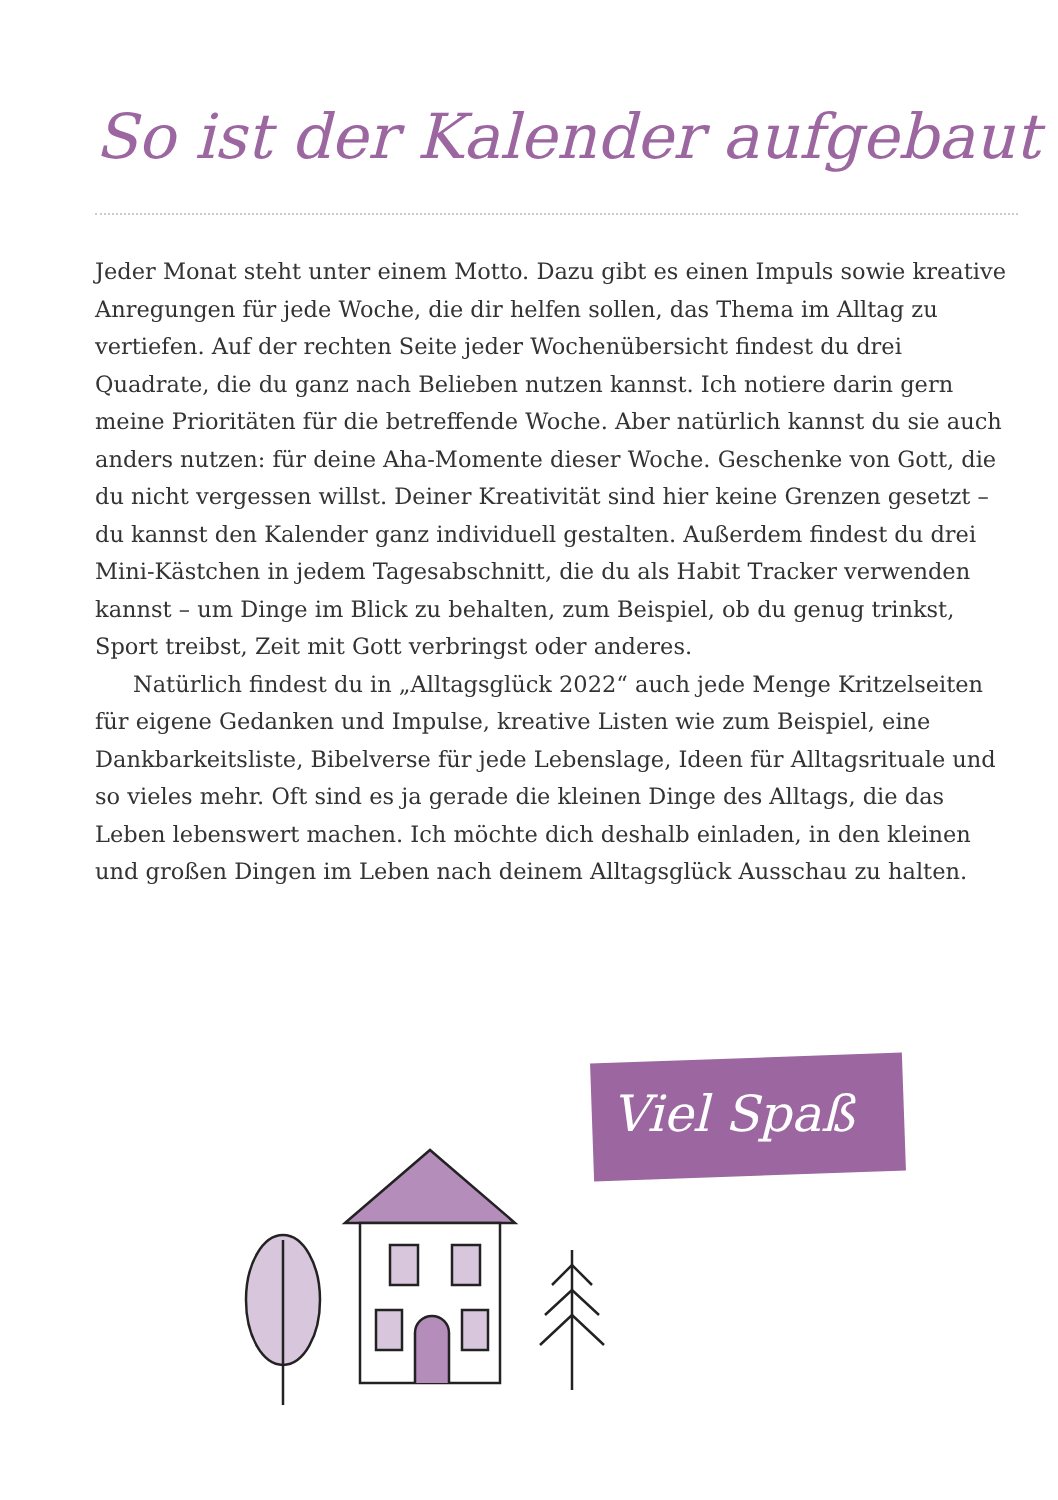So ist der Kalender aufgebaut
Jeder Monat steht unter einem Motto. Dazu gibt es einen Impuls sowie kreative Anregungen für jede Woche, die dir helfen sollen, das Thema im Alltag zu vertiefen. Auf der rechten Seite jeder Wochenübersicht findest du drei Quadrate, die du ganz nach Belieben nutzen kannst. Ich notiere darin gern meine Prioritäten für die betreffende Woche. Aber natürlich kannst du sie auch anders nutzen: für deine Aha-Momente dieser Woche. Geschenke von Gott, die du nicht vergessen willst. Deiner Kreativität sind hier keine Grenzen gesetzt – du kannst den Kalender ganz individuell gestalten. Außerdem findest du drei Mini-Kästchen in jedem Tagesab­schnitt, die du als Habit Tracker verwenden kannst – um Dinge im Blick zu behalten, zum Beispiel, ob du genug trinkst, Sport treibst, Zeit mit Gott verbringst oder anderes.
Natürlich findest du in „Alltagsglück 2022“ auch jede Menge Kritzel­seiten für eigene Gedanken und Impulse, kreative Listen wie zum Beispiel, eine Dankbarkeitsliste, Bibelverse für jede Lebenslage, Ideen für Alltagsrituale und so vieles mehr. Oft sind es ja gerade die kleinen Dinge des Alltags, die das Leben lebenswert machen. Ich möchte dich deshalb einladen, in den kleinen und großen Dingen im Leben nach deinem Alltagsglück Ausschau zu halten.
Viel Spaß